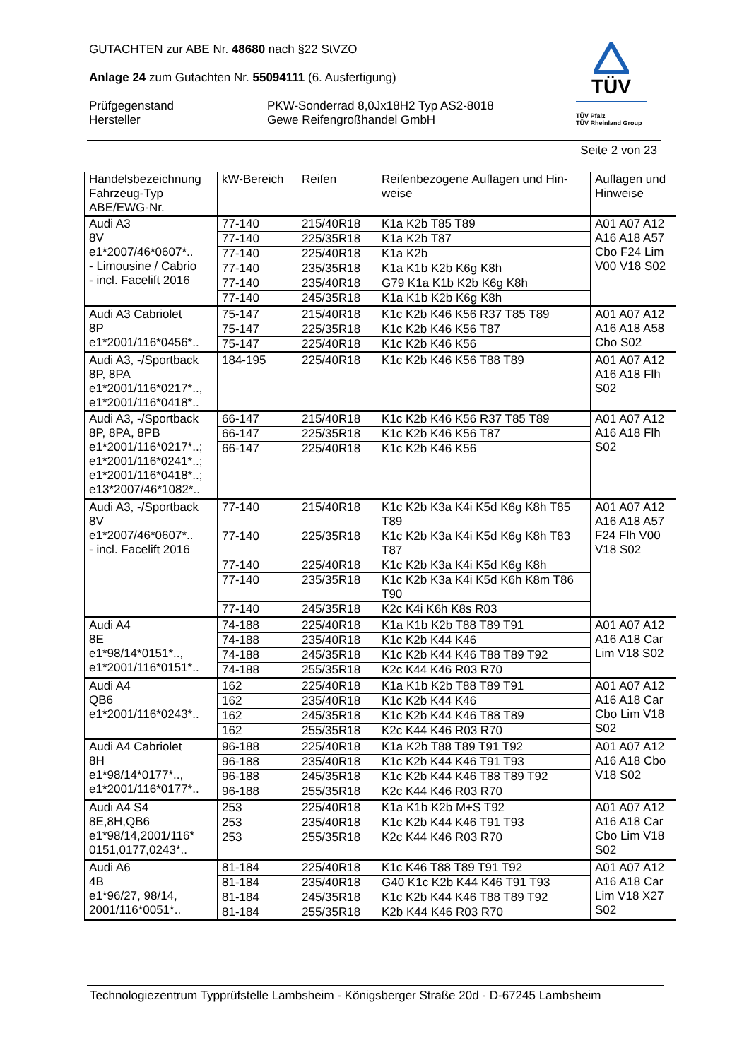GUTACHTEN zur ABE Nr. 48680 nach §22 StVZO
Anlage 24 zum Gutachten Nr. 55094111 (6. Ausfertigung)
Prüfgegenstand
Hersteller
PKW-Sonderrad 8,0Jx18H2 Typ AS2-8018
Gewe Reifengroßhandel GmbH
TÜV
TÜV Pfalz
TÜV Rheinland Group
Seite 2 von 23
| Handelsbezeichnung Fahrzeug-Typ ABE/EWG-Nr. | kW-Bereich | Reifen | Reifenbezogene Auflagen und Hin- weise | Auflagen und Hinweise |
| --- | --- | --- | --- | --- |
| Audi A3 8V e1*2007/46*0607*.. - Limousine / Cabrio - incl. Facelift 2016 | 77-140 | 215/40R18 | K1a K2b T85 T89 | A01 A07 A12 A16 A18 A57 Cbo F24 Lim V00 V18 S02 |
| | 77-140 | 225/35R18 | K1a K2b T87 | |
| | 77-140 | 225/40R18 | K1a K2b | |
| | 77-140 | 235/35R18 | K1a K1b K2b K6g K8h | |
| | 77-140 | 235/40R18 | G79 K1a K1b K2b K6g K8h | |
| | 77-140 | 245/35R18 | K1a K1b K2b K6g K8h | |
| Audi A3 Cabriolet 8P e1*2001/116*0456*.. | 75-147 | 215/40R18 | K1c K2b K46 K56 R37 T85 T89 | A01 A07 A12 A16 A18 A58 Cbo S02 |
| | 75-147 | 225/35R18 | K1c K2b K46 K56 T87 | |
| | 75-147 | 225/40R18 | K1c K2b K46 K56 | |
| Audi A3, -/Sportback 8P, 8PA e1*2001/116*0217*.., e1*2001/116*0418*.. | 184-195 | 225/40R18 | K1c K2b K46 K56 T88 T89 | A01 A07 A12 A16 A18 Flh S02 |
| Audi A3, -/Sportback 8P, 8PA, 8PB e1*2001/116*0217*..; e1*2001/116*0241*..; e1*2001/116*0418*..; e13*2007/46*1082*.. | 66-147 | 215/40R18 | K1c K2b K46 K56 R37 T85 T89 | A01 A07 A12 A16 A18 Flh S02 |
| | 66-147 | 225/35R18 | K1c K2b K46 K56 T87 | |
| | 66-147 | 225/40R18 | K1c K2b K46 K56 | |
| Audi A3, -/Sportback 8V e1*2007/46*0607*.. - incl. Facelift 2016 | 77-140 | 215/40R18 | K1c K2b K3a K4i K5d K6g K8h T85 T89 | A01 A07 A12 A16 A18 A57 F24 Flh V00 V18 S02 |
| | 77-140 | 225/35R18 | K1c K2b K3a K4i K5d K6g K8h T83 T87 | |
| | 77-140 | 225/40R18 | K1c K2b K3a K4i K5d K6g K8h | |
| | 77-140 | 235/35R18 | K1c K2b K3a K4i K5d K6h K8m T86 T90 | |
| | 77-140 | 245/35R18 | K2c K4i K6h K8s R03 | |
| Audi A4 8E e1*98/14*0151*.., e1*2001/116*0151*.. | 74-188 | 225/40R18 | K1a K1b K2b T88 T89 T91 | A01 A07 A12 A16 A18 Car Lim V18 S02 |
| | 74-188 | 235/40R18 | K1c K2b K44 K46 | |
| | 74-188 | 245/35R18 | K1c K2b K44 K46 T88 T89 T92 | |
| | 74-188 | 255/35R18 | K2c K44 K46 R03 R70 | |
| Audi A4 QB6 e1*2001/116*0243*.. | 162 | 225/40R18 | K1a K1b K2b T88 T89 T91 | A01 A07 A12 A16 A18 Car Cbo Lim V18 S02 |
| | 162 | 235/40R18 | K1c K2b K44 K46 | |
| | 162 | 245/35R18 | K1c K2b K44 K46 T88 T89 | |
| | 162 | 255/35R18 | K2c K44 K46 R03 R70 | |
| Audi A4 Cabriolet 8H e1*98/14*0177*.., e1*2001/116*0177*.. | 96-188 | 225/40R18 | K1a K2b T88 T89 T91 T92 | A01 A07 A12 A16 A18 Cbo V18 S02 |
| | 96-188 | 235/40R18 | K1c K2b K44 K46 T91 T93 | |
| | 96-188 | 245/35R18 | K1c K2b K44 K46 T88 T89 T92 | |
| | 96-188 | 255/35R18 | K2c K44 K46 R03 R70 | |
| Audi A4 S4 8E,8H,QB6 e1*98/14,2001/116* 0151,0177,0243*.. | 253 | 225/40R18 | K1a K1b K2b M+S T92 | A01 A07 A12 A16 A18 Car Cbo Lim V18 S02 |
| | 253 | 235/40R18 | K1c K2b K44 K46 T91 T93 | |
| | 253 | 255/35R18 | K2c K44 K46 R03 R70 | |
| Audi A6 4B e1*96/27, 98/14, 2001/116*0051*.. | 81-184 | 225/40R18 | K1c K46 T88 T89 T91 T92 | A01 A07 A12 A16 A18 Car Lim V18 X27 S02 |
| | 81-184 | 235/40R18 | G40 K1c K2b K44 K46 T91 T93 | |
| | 81-184 | 245/35R18 | K1c K2b K44 K46 T88 T89 T92 | |
| | 81-184 | 255/35R18 | K2b K44 K46 R03 R70 | |
Technologiezentrum Typprüfstelle Lambsheim - Königsberger Straße 20d - D-67245 Lambsheim